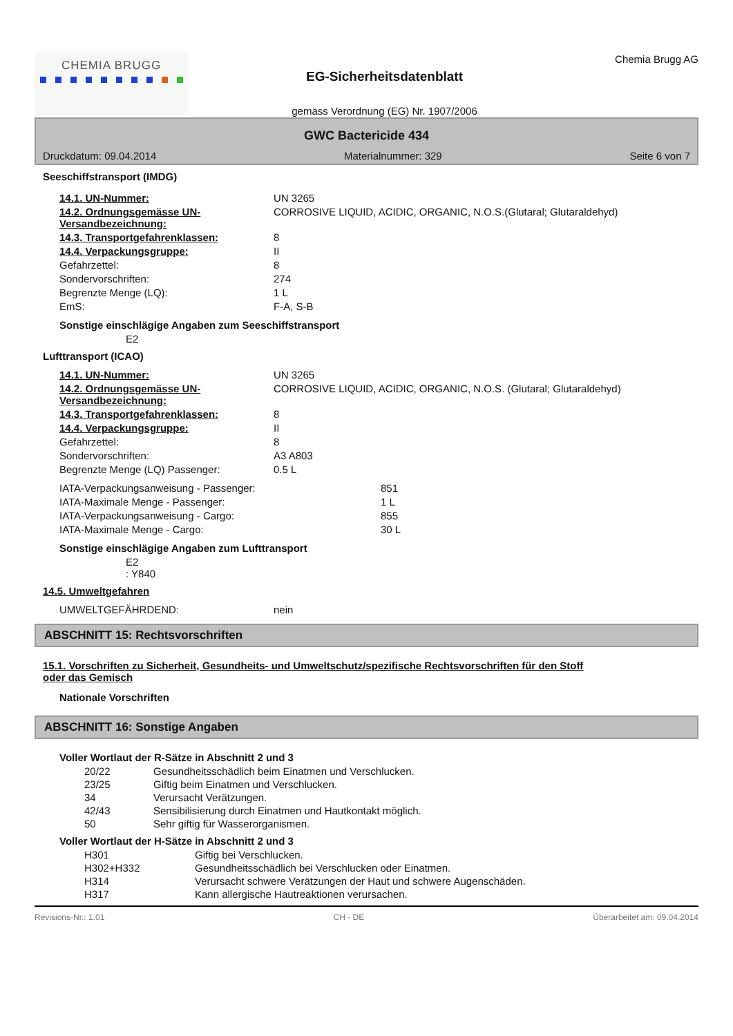CHEMIA BRUGG
EG-Sicherheitsdatenblatt
gemäss Verordnung (EG) Nr. 1907/2006
Chemia Brugg AG
GWC Bactericide 434
Druckdatum: 09.04.2014 Materialnummer: 329 Seite 6 von 7
Seeschiffstransport (IMDG)
14.1. UN-Nummer: UN 3265
14.2. Ordnungsgemässe UN-Versandbezeichnung: CORROSIVE LIQUID, ACIDIC, ORGANIC, N.O.S.(Glutaral; Glutaraldehyd)
14.3. Transportgefahrenklassen: 8
14.4. Verpackungsgruppe: II
Gefahrzettel: 8
Sondervorschriften: 274
Begrenzte Menge (LQ): 1 L
EmS: F-A, S-B
Sonstige einschlägige Angaben zum Seeschiffstransport
E2
Lufttransport (ICAO)
14.1. UN-Nummer: UN 3265
14.2. Ordnungsgemässe UN-Versandbezeichnung: CORROSIVE LIQUID, ACIDIC, ORGANIC, N.O.S. (Glutaral; Glutaraldehyd)
14.3. Transportgefahrenklassen: 8
14.4. Verpackungsgruppe: II
Gefahrzettel: 8
Sondervorschriften: A3 A803
Begrenzte Menge (LQ) Passenger: 0.5 L
IATA-Verpackungsanweisung - Passenger: 851
IATA-Maximale Menge - Passenger: 1 L
IATA-Verpackungsanweisung - Cargo: 855
IATA-Maximale Menge - Cargo: 30 L
Sonstige einschlägige Angaben zum Lufttransport
E2
: Y840
14.5. Umweltgefahren
UMWELTGEFÄHRDEND: nein
ABSCHNITT 15: Rechtsvorschriften
15.1. Vorschriften zu Sicherheit, Gesundheits- und Umweltschutz/spezifische Rechtsvorschriften für den Stoff oder das Gemisch
Nationale Vorschriften
ABSCHNITT 16: Sonstige Angaben
Voller Wortlaut der R-Sätze in Abschnitt 2 und 3
20/22 Gesundheitsschädlich beim Einatmen und Verschlucken.
23/25 Giftig beim Einatmen und Verschlucken.
34 Verursacht Verätzungen.
42/43 Sensibilisierung durch Einatmen und Hautkontakt möglich.
50 Sehr giftig für Wasserorganismen.
Voller Wortlaut der H-Sätze in Abschnitt 2 und 3
H301 Giftig bei Verschlucken.
H302+H332 Gesundheitsschädlich bei Verschlucken oder Einatmen.
H314 Verursacht schwere Verätzungen der Haut und schwere Augenschäden.
H317 Kann allergische Hautreaktionen verursachen.
Revisions-Nr.: 1.01 CH - DE Überarbeitet am: 09.04.2014